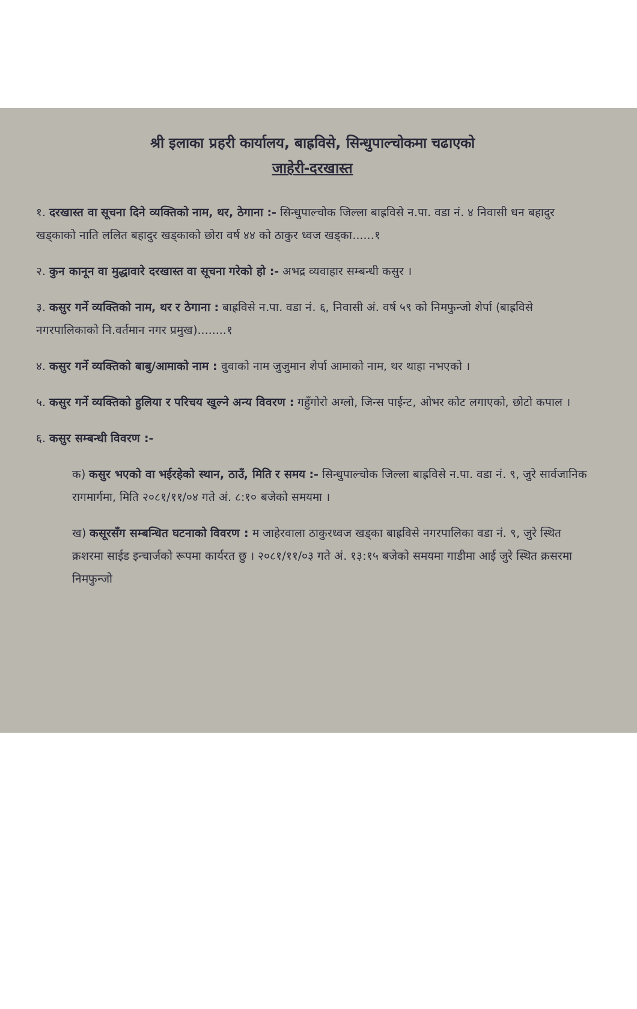श्री इलाका प्रहरी कार्यालय, बाह्रविसे, सिन्धुपाल्चोकमा चढाएको
जाहेरी-दरखास्त
१. दरखास्त वा सूचना दिने व्यक्तिको नाम, थर, ठेगाना :- सिन्धुपाल्चोक जिल्ला बाह्रविसे न.पा. वडा नं. ४ निवासी धन बहादुर खड्काको नाति ललित बहादुर खड्काको छोरा वर्ष ४४ को ठाकुर ध्वज खड्का......१
२. कुन कानून वा मुद्धावारे दरखास्त वा सूचना गरेको हो :- अभद्र व्यवाहार सम्बन्धी कसुर ।
३. कसुर गर्ने व्यक्तिको नाम, थर र ठेगाना : बाह्रविसे न.पा. वडा नं. ६, निवासी अं. वर्ष ५९ को निमफुन्जो शेर्पा (बाह्रविसे नगरपालिकाको नि.वर्तमान नगर प्रमुख)........१
४. कसुर गर्ने व्यक्तिको बाबु/आमाको नाम : वुवाको नाम जुजुमान शेर्पा आमाको नाम, थर थाहा नभएको ।
५. कसुर गर्ने व्यक्तिको हुलिया र परिचय खुल्ने अन्य विवरण : गहुँगोरो अग्लो, जिन्स पाईन्ट, ओभर कोट लगाएको, छोटो कपाल ।
६. कसुर सम्बन्धी विवरण :-
क) कसुर भएको वा भईरहेको स्थान, ठाउँ, मिति र समय :- सिन्धुपाल्चोक जिल्ला बाह्रविसे न.पा. वडा नं. ९, जुरे सार्वजानिक रागमार्गमा, मिति २०८१/११/०४ गते अं. ८:१० बजेको समयमा ।
ख) कसूरसँग सम्बन्धित घटनाको विवरण : म जाहेरवाला ठाकुरध्वज खड्का बाह्रविसे नगरपालिका वडा नं. ९, जुरे स्थित क्रशरमा साईड इन्चार्जको रूपमा कार्यरत छु । २०८१/११/०३ गते अं. १३:१५ बजेको समयमा गाडीमा आई जुरे स्थित क्रसरमा निमफुन्जो